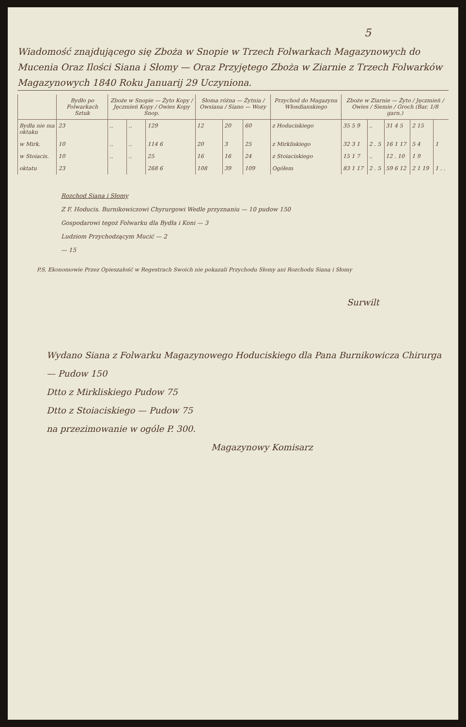5
Wiadomość znajdującego się Zboża w Snopie w Trzech Folwarkach Magazynowych do Mucenia Oraz Ilości Siana i Słomy — Oraz Przyjętego Zboża w Ziarnie z Trzech Folwarków Magazynowych 1840 Roku Januarij 29 Uczyniona.
| | Bydło po Folwarkach Sztuk | Zboże w Snopie — Żyto Kopy / Jęczmień Kopy / Owies Kopy Snop. | | | Słoma różna — Żytnia / Owsiana / Siano — Wozy | | | Przychod do Magazynu Włosdianskiego | Zboże w Ziarnie — Żyto / Jęczmień / Owies / Siemie / Groch (Bar. 1/8 garn.) | | | | |
| --- | --- | --- | --- | --- | --- | --- | --- | --- | --- | --- | --- | --- | --- |
| Bydła nie ma oktaku | 23 | .. | .. | 129 | 12 | 20 | 60 | z Hoduciskiego | 35 5 9 | .. | 31 4 5 | 2 15 | |
| w Mirk. | 10 | .. | .. | 114 6 | 20 | 3 | 25 | z Mirkliskiego | 32 3 1 | 2 . 5 | 16 1 17 | 5 4 | 1 |
| w Stoiacis. | 10 | .. | .. | 25 | 16 | 16 | 24 | z Stoiaciskiego | 15 1 7 | .. | 12 . 10 | 1 9 | |
| oktatu | 23 | | | 268 6 | 108 | 39 | 109 | Ogółem | 83 1 17 | 2 . 5 | 59 6 12 | 2 1 19 | 1 . . |
Rozchod Siana i Słomy
Z F. Hoducis. Burnikowiczowi Chyrurgowi Wedle przyznaniu — 10 pudow 150
Gospodarowi tegoż Folwarku dla Bydła i Koni — 3
Ludziom Przychodzącym Mucić — 2
— 15
P.S. Ekonomowie Przez Opieszałość w Regestrach Swoich nie pokazali Przychodu Słomy ani Rozchodu Siana i Słomy
Surwilt
Wydano Siana z Folwarku Magazynowego Hoduciskiego dla Pana Burnikowicza Chirurga — Pudow 150
Dtto z Mirkliskiego Pudow 75
Dtto z Stoiaciskiego — Pudow 75
na przezimowanie w ogóle P. 300.
Magazynowy Komisarz